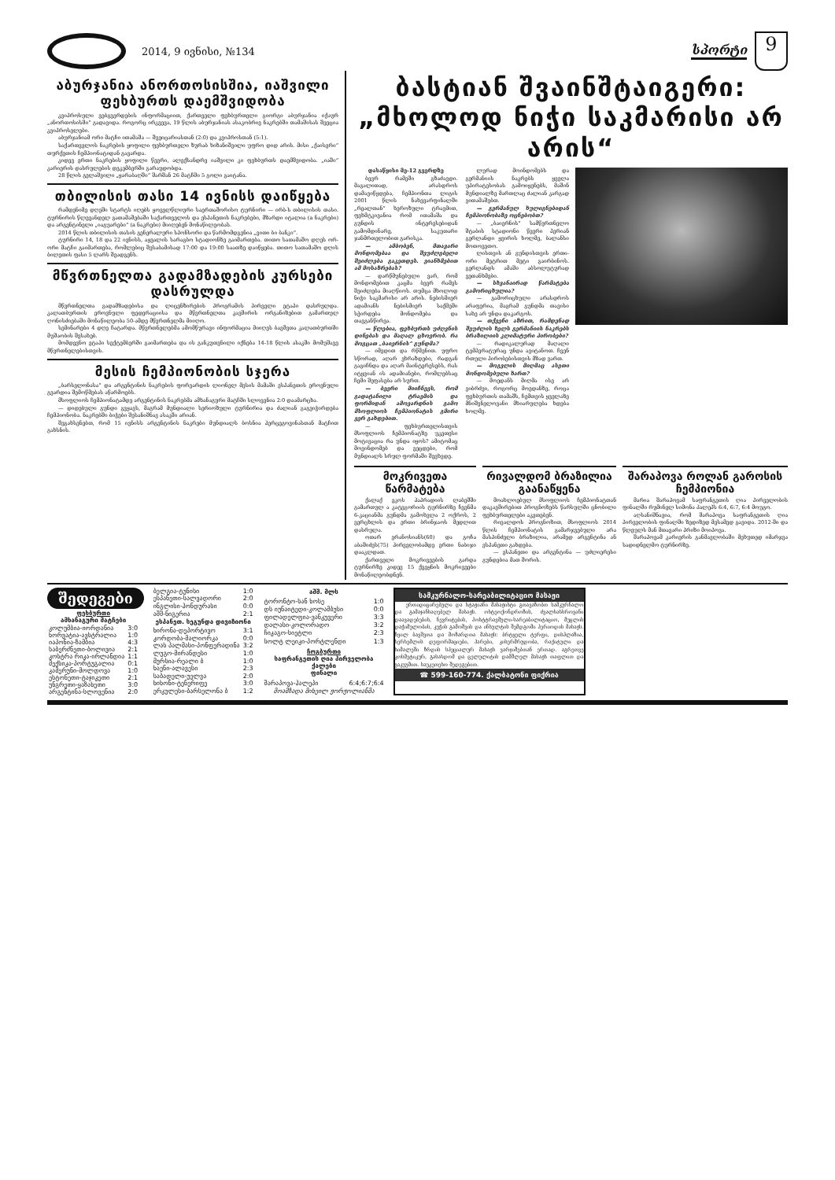2014, 9 ივნისი, №134
სპორტი
9
აბურჯანია ანორთოსისშია, იაშვილი ფეხბურთს დაემშვიდობა
კვიპროსული ვებგვერდების ინფორმაციით, ქართველი ფეხბურთელი გიორგი აბურჯანია იქაურ „ანორთოსისში“ გადავიდა. როგორც ირკვევა, 19 წლის აბურჯანიას ასაკობრივ ნაკრებში თამაშისას შეეცია კვიპროსელები.
აბურჯანიამ ორი მატჩი ითამაშა — შვეიცარიასთან (2:0) და კვიპროსთან (5:1).
საქართველოს ნაკრების ყოფილი ფეხბურთელი ზურაბ ხიზანიშვილი უფრო დიდ არის. მისი „ქაისერი“ თურქეთის ჩემპიონატიდან გავარდა.
კიდევ ერთი ნაკრების ყოფილი წევრი, ალექსანდრე იაშვილი კი ფეხბურთს დაემშვიდობა. „იაში“ კარიერის დასრულების დეკემბერში გარაუდობდა.
28 წლის გელაშვილი „ყარაბაღში“ შარშან 26 მატჩში 5 გოლი გაიტანა.
თბილისის თასი 14 ივნისს დაიწყება
რამდენიმე დღეში სტარტს იღებს ყოველწლიური საერთაშორისო ტურნირი — ირბ-ს თბილისის თასი. ტურნირის წლევანდელ გათამაშებაში საქართველოს და ესპანეთის ნაკრებები, მზარდი იტალია (a ნაკრები) და არგენტინელი „იაგუარები“ (a ნაკრები) მიიღებენ მონაწილეობას.
2014 წლის თბილისის თასის გენერალური სპონსორი და წარმომდგენია „ვითი ბი ბანკი“.
ტურნირი 14, 18 და 22 ივნისს, აყვალის სარაგბო სტადიონზე გაიმართება. თითო სათამაშო დღეს ორ-ორი მატჩი გაიმართება, რომლებიც შესაბამისად 17:00 და 19:00 საათზე დაიწყება. თითო სათამაშო დღის ბილეთის ფასი 5 ლარს შეადგენს.
მწვრთნელთა გადამზადების კურსები დასრულდა
მწვრთნელთა გადამზადებისა და ლიცენზირების პროგრამის პირველი ეტაპი დასრულდა. კალათბურთის ეროვნული ფედერაციისა და მწვრთნელთა კავშირის ორგანიზებით გამართულ ღონისძიებაში მონაწილეობა 50-ამდე მწვრთნელმა მიიღო.
სემინარები 4 დღე ჩატარდა. მწვრთნელებმა ამომწურავი ინფორმაცია მიიღეს ბავშვთა კალათბურთში მუშაობის შესახებ.
მომდევნო ეტაპი სექტემბერში გაიმართება და ის განკუთვნილი იქნება 14-18 წლის ასაკში მომუშავე მწვრთნელებისთვის.
მესის ჩემპიონობის სჯერა
„ბარსელონასა“ და არგენტინის ნაკრების ფორვარდის ლიონელ მესის მამაში ესპანეთის ეროვნული გვარდია შემოწმებას აწარმოებს.
მსოფლიოს ჩემპიონატამდე არგენტინის ნაკრებმა ამხანაგური მატჩში სლოვენია 2:0 დაამარცხა.
— დიდებული გუნდი გვყავს, მაგრამ მუნდიალი სერიოზული ტურნირია და ძალიან გაგვიჭირდება ჩემპიონობა. ნაკრებში ბიჭები შესანიშნავ ასაკში არიან.
შეგახსენებთ, რომ 15 ივნისს არგენტინის ნაკრები მუნდიალს ბოსნია ჰერცეგოვინასთან მატჩით გახსნის.
ბასტიან შვაინშტაიგერი:
„მხოლოდ ნიჭი საკმარისი არ არის“
დასაწყისი მე-12 გვერდზე
ბევრ რამეში გზაძავდი. მაგალითად, არასდროს დამავიწყდება, ჩემპიონთა ლიგის 2001 წლის ნახევარფინალში „რეალთან“ ხეროზული ტრავმით, ფეხმტკივანია რომ ითამაშა და გუნდის ინტერესებიდან გამომდინარე, საკუთარი ჯანმრთელობით გარისკა.
— ამბობენ, მთავარი მონდომებაა და შეუძლებელი შეიძლება გაკეთდეს. ვიანხმებით ამ მოსაზრებას?
— დარწმუნებული ვარ, რომ მონდომებით კაცმა ბევრ რამეს შეიძლება მიაღწიოს. თუმცა მხოლოდ ნიჭი საკმარისი არ არის. ნებისმიერ ადამიანს ნებისმიერ საქმეში სჭირდება მონდომება და თავგანწირვა.
— წლებია, ფეხბურთს უძღვნის დინებას და მაღალ ცხოვრობ. რა მოგცათ „ბაიერნის“ გუნდმა?
— იმედით და რწმენით. უფრო სწორად, აღარ ვხრაზდები, რადგან გაგიჩნდა და აღარ მაინტერესებს, რას იტყვიან ის ადამიანები, რომლებსაც ჩემი შეფასება არ სურთ.
— ბევრი მიიჩნევს, რომ გადატანილი ტრავმის და ფორმიდან ამოვარდნის გამო მსოფლიოს ჩემპიონატის გმირი ვერ გახდებით.
— ფეხბურთელისთვის მსოფლიოს ჩემპიონატზე უკეთესი მოტივაცია რა უნდა იყოს? ამიტომაც მოვინდომებ და ვეცდები, რომ მუნდიალს სრულ ფორმაში შევხვდე.
ლურად მოინდომებს და გერმანიის ნაკრებს ყველა უპირატესობას გამოიყენებს, მაშინ მუნდიალზე მართლაც ძალიან კარგად ვითამაშებთ.
— გერმანულ ხულიგნებიდან ჩემპიონობაზე ოცნებობთ?
— „ბაიერნის“ სამწვრთნელო შტაბის სტადიონი წევრი პერიან გერლანდი ყვირის ხოლმე, ბალანსი მოთოვეთო.
ლისთვის ან გუნდისთვის ერთი-ორი მეტრით მეტი გაირბინოს. გერლანდს ამაში აბსოლუტურად ვეთანხმები.
— სხვანაირად წარმატება გამორიცხულია?
— გამორიცხული არასდროს არაფერია, მაგრამ გუნდმა თავისი სახე არ უნდა დაკარგოს.
— თქვენი აზრით, რამდენად შეუძლის ხელს გერმანიის ნაკრებს ბრაზილიის კლიმატური პირობები?
— რადიკალურად მაღალი ტემპერატურაც უნდა ავიტანოთ. ჩვენ რთული პირობებისთვის მზად ვართ.
— მოგვლის მიღმაც ასეთი მონდომებული ხართ?
— მოედანს მიღმა ისე არ ვიბრძვი, როგორც მოედანზე, როცა ფეხბურთის თამაშს, ჩემთვის ყველაზე მნიშვნელოვანი მხიარულება ხდება ხოლმე.
მოკრივეთა წარმატება
ქალაქ ეკოს ჰაპრადიის ლაბეშში გამართულ ა კატეგორიის ტურნირზე ჩვენმა 6-კაციანმა გუნდმა გამოხვლა 2 ოქროს, 2 ვერცხლის და ერთი ბრინჯაოს მედლით დასრულა.
ოთარ ერანოსიანს(60) და გოჩა აბაშიძეს(75) ჰირველობამდე ერთი ნაბიჯი დააკლდათ.
ქართველი მოკრივეების გარდა ტურნირზე კიდევ 15 ქვეყნის მოკრივეები მონაწილეობდნენ.
რივალდომ ბრაზილია გაანაწყენა
მოახლოებულ მსოფლიოს ჩემპიონატთან დაკავშირებით პროგნოზებს წარსულში ცნობილი ფეხბურთელები აკეთებენ.
რივალდოს პროგნოზით, მსოფლიოს 2014 წლის ჩემპიონატის გამარჯვებული არა მასპინძელი ბრაზილია, არამედ არგენტინა ან ესპანეთი გახდება.
— ესპანეთი და არგენტინა — უძლიერესი გუნდებია მათ შორის.
შარაპოვა როლან გაროსის ჩემპიონია
მარია შარაპოვამ საფრანგეთის ღია პირველობის ფინალში რუმინელ სიმონა ჰალეპს 6:4, 6:7, 6:4 მოუგო.
აღსანიშნავია, რომ შარაპოვა საფრანგეთის ღია პირველობის ფინალში ზედიზედ მესამედ გავიდა. 2012-ში და წლეულს მან მთავარი პრიზი მოიპოვა.
შარაპოვამ კარიერის განმავლობაში მეხუთედ იმარჯვა სადიდნელმო ტურნირზე.
შედეგები
| ფეხბურთი ამხანაგური მატჩები | |
| --- | --- |
| კოლუმბია-იორდანია | 3:0 |
| ხორვატია-ავსტრალია | 1:0 |
| იაპონია-ზამბია | 4:3 |
| საბერძნეთი-ბოლივია | 2:1 |
| კოსტრა რიკა-ირლანდია | 1:1 |
| მექსიკა-პორტუგალია | 0:1 |
| კამერუნი-მოლდოვა | 1:0 |
| ესტონეთი-ტაჯიკეთი | 2:1 |
| უნგრეთი-ყაზახეთი | 3:0 |
| არგენტინა-სლოვენია | 2:0 |
| ბელგია-ტუნისი | 1:0 |
| ესპანეთი-სალვადორი | 2:0 |
| ინგლისი-ჰონდურასი | 0:0 |
| აშშ-ნიგერია | 2:1 |
| ესპანეთ. სეგუნდა დივიზიონი | |
| ხირონა-დეპორტივო | 3:1 |
| კორდობა-მალიორკა | 0:0 |
| ლას პალმასი-პონფერადინა | 3:2 |
| ლუგო-მირანდესი | 1:0 |
| მურსია-რეალი ბ | 1:0 |
| ხაენი-ალავესი | 2:3 |
| საბადელი-უელვა | 2:0 |
| ხიხონი-ტენერიფე | 3:0 |
| ერკულესი-ბარსელონა ბ | 1:2 |
| აშშ. მლს | |
| --- | --- |
| ტორონტო-სან ხოსე | 1:0 |
| დს იუნაიტედი-კოლამბუსი | 0:0 |
| ფილადელფია-ვანკუვერი | 3:3 |
| დალასი-კოლორადო | 3:2 |
| ჩიკაგო-სიეტლი | 2:3 |
| სოლტ ლეიკი-პორტლენდი | 1:3 |
| ჩოგბურთი საფრანგეთის ღია პირველობა ქალები ფინალი | |
| შარაპოვა-ჰალეპი | 6:4;6:7;6:4 |
| მოამზადა მიხეილ ჟორჟოლიანმა | |
სამკურნალო-სარეაბილიტაციო მასაჟი
ერთიდიცირებული და სტაჟიანი მასაჟისტი გთავაზობთ სამკურნალო და გამაჯანსაღებელ მასაჟს. ოსტეოქონდროზის, ძვალსახსროვანი დაავადებების, ნევრიტების, პოსტტრავმული-სარეაბილიტაციო, მუცლის დაჭიმულობის, კუჭის გამოშვის და ინსულტის შემდგომი პერიოდის მასაჟს. ჩვილ ბავშვთა და მოზარდთა მასაჟს: ბრტყელი ტერფი, დისპლაზია, ხერხემლის დეფორმაციები, ჰარები, კისერმრუდობა, რაქიტული და სიმალეში ზრდის სპეციალურ მასაჟს ვარჯიშებთან ერთად. აგრეთვე კოსმეტიკურ, გასახდომ და ცელულიტის დამშლელ მასაჟს თაფლით და ვაკუუმით. საუკეთესო შედეგებით.
☎ 599-160-774. ქალბატონი ფიქრია